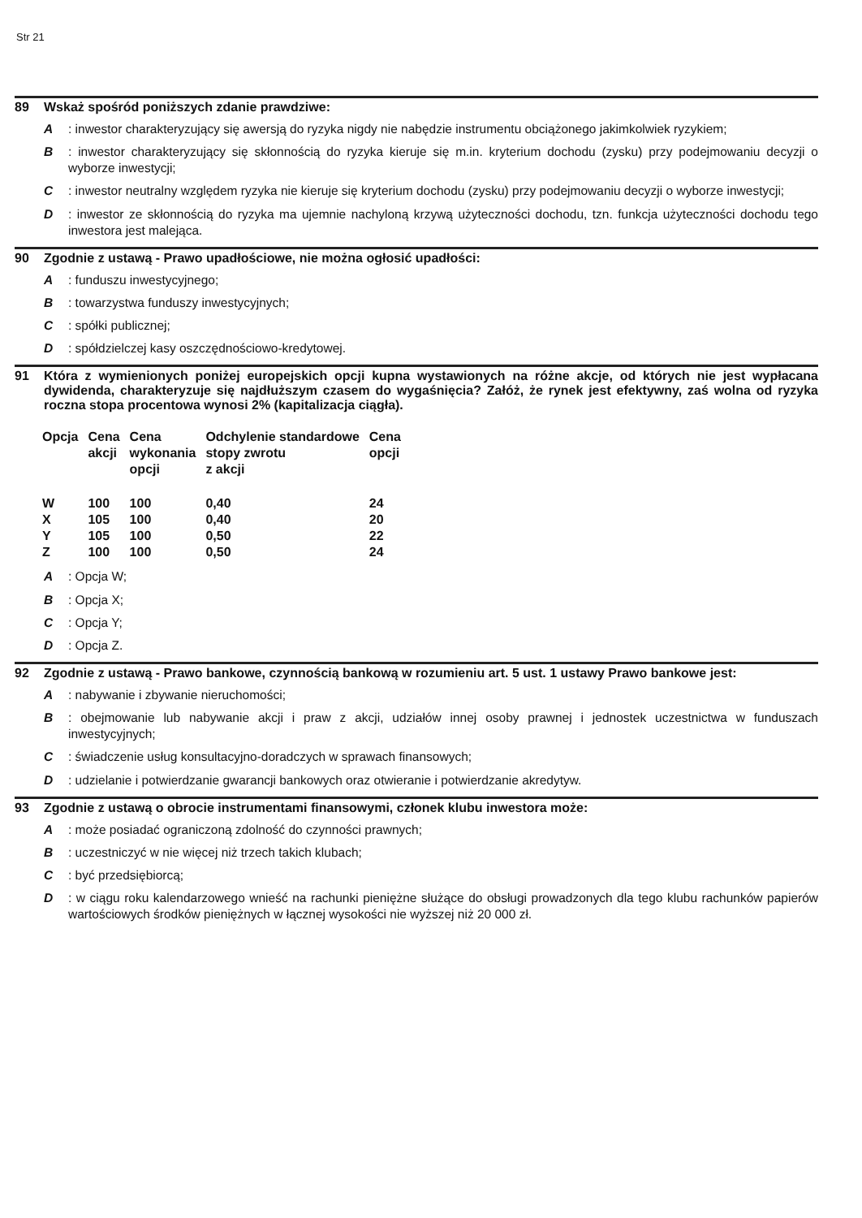Str 21
89 Wskaż spośród poniższych zdanie prawdziwe:
A: inwestor charakteryzujący się awersją do ryzyka nigdy nie nabędzie instrumentu obciążonego jakimkolwiek ryzykiem;
B: inwestor charakteryzujący się skłonnością do ryzyka kieruje się m.in. kryterium dochodu (zysku) przy podejmowaniu decyzji o wyborze inwestycji;
C: inwestor neutralny względem ryzyka nie kieruje się kryterium dochodu (zysku) przy podejmowaniu decyzji o wyborze inwestycji;
D: inwestor ze skłonnością do ryzyka ma ujemnie nachyloną krzywą użyteczności dochodu, tzn. funkcja użyteczności dochodu tego inwestora jest malejąca.
90 Zgodnie z ustawą - Prawo upadłościowe, nie można ogłosić upadłości:
A: funduszu inwestycyjnego;
B: towarzystwa funduszy inwestycyjnych;
C: spółki publicznej;
D: spółdzielczej kasy oszczędnościowo-kredytowej.
91 Która z wymienionych poniżej europejskich opcji kupna wystawionych na różne akcje, od których nie jest wypłacana dywidenda, charakteryzuje się najdłuższym czasem do wygaśnięcia? Załóż, że rynek jest efektywny, zaś wolna od ryzyka roczna stopa procentowa wynosi 2% (kapitalizacja ciągła).
| Opcja | Cena akcji | Cena wykonania opcji | Odchylenie standardowe stopy zwrotu z akcji | Cena opcji |
| --- | --- | --- | --- | --- |
| W | 100 | 100 | 0,40 | 24 |
| X | 105 | 100 | 0,40 | 20 |
| Y | 105 | 100 | 0,50 | 22 |
| Z | 100 | 100 | 0,50 | 24 |
A: Opcja W;
B: Opcja X;
C: Opcja Y;
D: Opcja Z.
92 Zgodnie z ustawą - Prawo bankowe, czynnością bankową w rozumieniu art. 5 ust. 1 ustawy Prawo bankowe jest:
A: nabywanie i zbywanie nieruchomości;
B: obejmowanie lub nabywanie akcji i praw z akcji, udziałów innej osoby prawnej i jednostek uczestnictwa w funduszach inwestycyjnych;
C: świadczenie usług konsultacyjno-doradczych w sprawach finansowych;
D: udzielanie i potwierdzanie gwarancji bankowych oraz otwieranie i potwierdzanie akredytyw.
93 Zgodnie z ustawą o obrocie instrumentami finansowymi, członek klubu inwestora może:
A: może posiadać ograniczoną zdolność do czynności prawnych;
B: uczestniczyć w nie więcej niż trzech takich klubach;
C: być przedsiębiorcą;
D: w ciągu roku kalendarzowego wnieść na rachunki pieniężne służące do obsługi prowadzonych dla tego klubu rachunków papierów wartościowych środków pieniężnych w łącznej wysokości nie wyższej niż 20 000 zł.